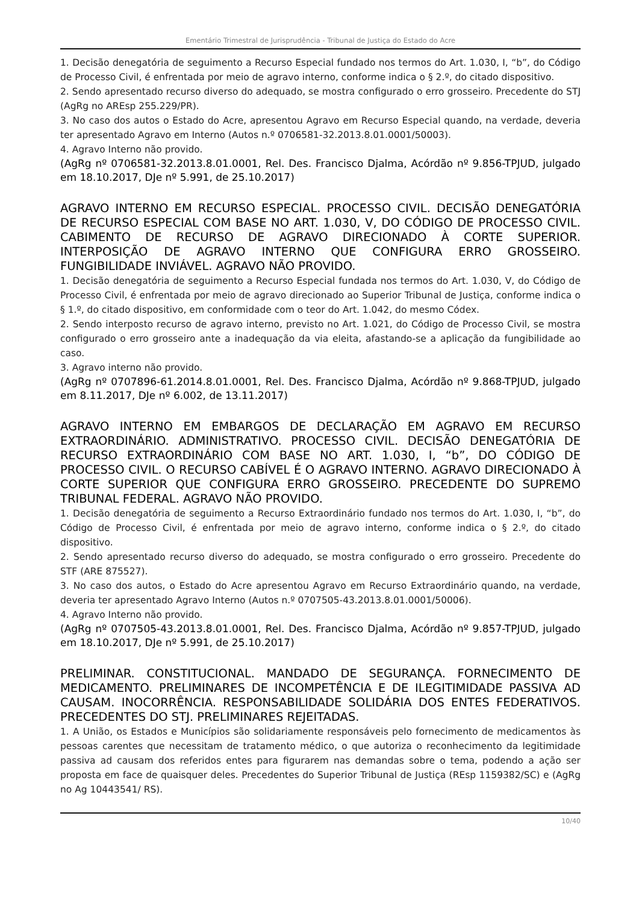Ementário Trimestral de Jurisprudência - Tribunal de Justiça do Estado do Acre
1. Decisão denegatória de seguimento a Recurso Especial fundado nos termos do Art. 1.030, I, “b”, do Código de Processo Civil, é enfrentada por meio de agravo interno, conforme indica o § 2.º, do citado dispositivo.
2. Sendo apresentado recurso diverso do adequado, se mostra configurado o erro grosseiro. Precedente do STJ (AgRg no AREsp 255.229/PR).
3. No caso dos autos o Estado do Acre, apresentou Agravo em Recurso Especial quando, na verdade, deveria ter apresentado Agravo em Interno (Autos n.º 0706581-32.2013.8.01.0001/50003).
4. Agravo Interno não provido.
(AgRg nº 0706581-32.2013.8.01.0001, Rel. Des. Francisco Djalma, Acórdão nº 9.856-TPJUD, julgado em 18.10.2017, DJe nº 5.991, de 25.10.2017)
AGRAVO INTERNO EM RECURSO ESPECIAL. PROCESSO CIVIL. DECISÃO DENEGATÓRIA DE RECURSO ESPECIAL COM BASE NO ART. 1.030, V, DO CÓDIGO DE PROCESSO CIVIL. CABIMENTO DE RECURSO DE AGRAVO DIRECIONADO À CORTE SUPERIOR. INTERPOSIÇÃO DE AGRAVO INTERNO QUE CONFIGURA ERRO GROSSEIRO. FUNGIBILIDADE INVIÁVEL. AGRAVO NÃO PROVIDO.
1. Decisão denegatória de seguimento a Recurso Especial fundada nos termos do Art. 1.030, V, do Código de Processo Civil, é enfrentada por meio de agravo direcionado ao Superior Tribunal de Justiça, conforme indica o § 1.º, do citado dispositivo, em conformidade com o teor do Art. 1.042, do mesmo Códex.
2. Sendo interposto recurso de agravo interno, previsto no Art. 1.021, do Código de Processo Civil, se mostra configurado o erro grosseiro ante a inadequação da via eleita, afastando-se a aplicação da fungibilidade ao caso.
3. Agravo interno não provido.
(AgRg nº 0707896-61.2014.8.01.0001, Rel. Des. Francisco Djalma, Acórdão nº 9.868-TPJUD, julgado em 8.11.2017, DJe nº 6.002, de 13.11.2017)
AGRAVO INTERNO EM EMBARGOS DE DECLARAÇÃO EM AGRAVO EM RECURSO EXTRAORDINÁRIO. ADMINISTRATIVO. PROCESSO CIVIL. DECISÃO DENEGATÓRIA DE RECURSO EXTRAORDINÁRIO COM BASE NO ART. 1.030, I, “b”, DO CÓDIGO DE PROCESSO CIVIL. O RECURSO CABÍVEL É O AGRAVO INTERNO. AGRAVO DIRECIONADO À CORTE SUPERIOR QUE CONFIGURA ERRO GROSSEIRO. PRECEDENTE DO SUPREMO TRIBUNAL FEDERAL. AGRAVO NÃO PROVIDO.
1. Decisão denegatória de seguimento a Recurso Extraordinário fundado nos termos do Art. 1.030, I, “b”, do Código de Processo Civil, é enfrentada por meio de agravo interno, conforme indica o § 2.º, do citado dispositivo.
2. Sendo apresentado recurso diverso do adequado, se mostra configurado o erro grosseiro. Precedente do STF (ARE 875527).
3. No caso dos autos, o Estado do Acre apresentou Agravo em Recurso Extraordinário quando, na verdade, deveria ter apresentado Agravo Interno (Autos n.º 0707505-43.2013.8.01.0001/50006).
4. Agravo Interno não provido.
(AgRg nº 0707505-43.2013.8.01.0001, Rel. Des. Francisco Djalma, Acórdão nº 9.857-TPJUD, julgado em 18.10.2017, DJe nº 5.991, de 25.10.2017)
PRELIMINAR. CONSTITUCIONAL. MANDADO DE SEGURANÇA. FORNECIMENTO DE MEDICAMENTO. PRELIMINARES DE INCOMPETÊNCIA E DE ILEGITIMIDADE PASSIVA AD CAUSAM. INOCORRÊNCIA. RESPONSABILIDADE SOLIDÁRIA DOS ENTES FEDERATIVOS. PRECEDENTES DO STJ. PRELIMINARES REJEITADAS.
1. A União, os Estados e Municípios são solidariamente responsáveis pelo fornecimento de medicamentos às pessoas carentes que necessitam de tratamento médico, o que autoriza o reconhecimento da legitimidade passiva ad causam dos referidos entes para figurarem nas demandas sobre o tema, podendo a ação ser proposta em face de quaisquer deles. Precedentes do Superior Tribunal de Justiça (REsp 1159382/SC) e (AgRg no Ag 10443541/ RS).
10/40